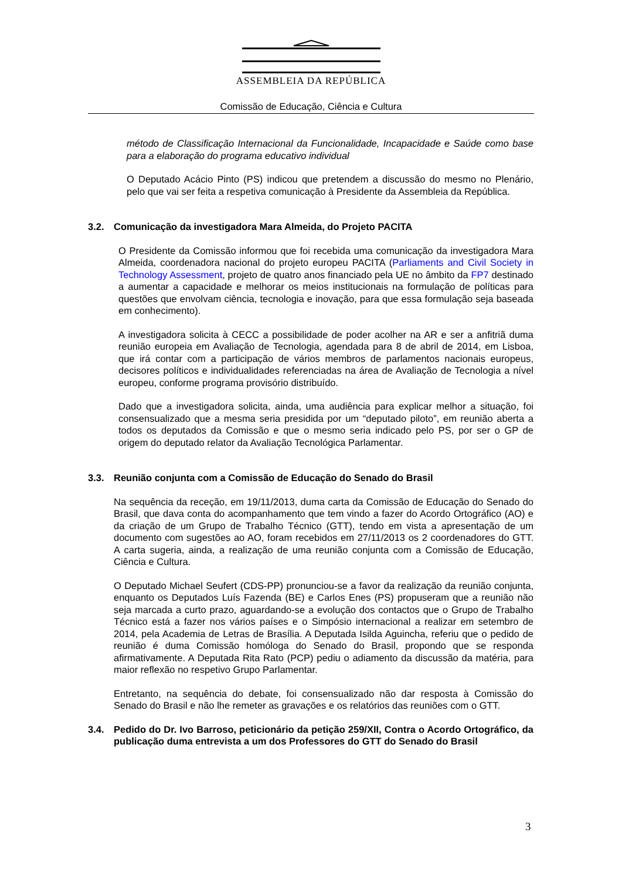ASSEMBLEIA DA REPÚBLICA
Comissão de Educação, Ciência e Cultura
método de Classificação Internacional da Funcionalidade, Incapacidade e Saúde como base para a elaboração do programa educativo individual
O Deputado Acácio Pinto (PS) indicou que pretendem a discussão do mesmo no Plenário, pelo que vai ser feita a respetiva comunicação à Presidente da Assembleia da República.
3.2. Comunicação da investigadora Mara Almeida, do Projeto PACITA
O Presidente da Comissão informou que foi recebida uma comunicação da investigadora Mara Almeida, coordenadora nacional do projeto europeu PACITA (Parliaments and Civil Society in Technology Assessment, projeto de quatro anos financiado pela UE no âmbito da FP7 destinado a aumentar a capacidade e melhorar os meios institucionais na formulação de políticas para questões que envolvam ciência, tecnologia e inovação, para que essa formulação seja baseada em conhecimento).
A investigadora solicita à CECC a possibilidade de poder acolher na AR e ser a anfitriã duma reunião europeia em Avaliação de Tecnologia, agendada para 8 de abril de 2014, em Lisboa, que irá contar com a participação de vários membros de parlamentos nacionais europeus, decisores políticos e individualidades referenciadas na área de Avaliação de Tecnologia a nível europeu, conforme programa provisório distribuído.
Dado que a investigadora solicita, ainda, uma audiência para explicar melhor a situação, foi consensualizado que a mesma seria presidida por um “deputado piloto”, em reunião aberta a todos os deputados da Comissão e que o mesmo seria indicado pelo PS, por ser o GP de origem do deputado relator da Avaliação Tecnológica Parlamentar.
3.3. Reunião conjunta com a Comissão de Educação do Senado do Brasil
Na sequência da receção, em 19/11/2013, duma carta da Comissão de Educação do Senado do Brasil, que dava conta do acompanhamento que tem vindo a fazer do Acordo Ortográfico (AO) e da criação de um Grupo de Trabalho Técnico (GTT), tendo em vista a apresentação de um documento com sugestões ao AO, foram recebidos em 27/11/2013 os 2 coordenadores do GTT. A carta sugeria, ainda, a realização de uma reunião conjunta com a Comissão de Educação, Ciência e Cultura.
O Deputado Michael Seufert (CDS-PP) pronunciou-se a favor da realização da reunião conjunta, enquanto os Deputados Luís Fazenda (BE) e Carlos Enes (PS) propuseram que a reunião não seja marcada a curto prazo, aguardando-se a evolução dos contactos que o Grupo de Trabalho Técnico está a fazer nos vários países e o Simpósio internacional a realizar em setembro de 2014, pela Academia de Letras de Brasília. A Deputada Isilda Aguincha, referiu que o pedido de reunião é duma Comissão homóloga do Senado do Brasil, propondo que se responda afirmativamente. A Deputada Rita Rato (PCP) pediu o adiamento da discussão da matéria, para maior reflexão no respetivo Grupo Parlamentar.
Entretanto, na sequência do debate, foi consensualizado não dar resposta à Comissão do Senado do Brasil e não lhe remeter as gravações e os relatórios das reuniões com o GTT.
3.4. Pedido do Dr. Ivo Barroso, peticionário da petição 259/XII, Contra o Acordo Ortográfico, da publicação duma entrevista a um dos Professores do GTT do Senado do Brasil
3